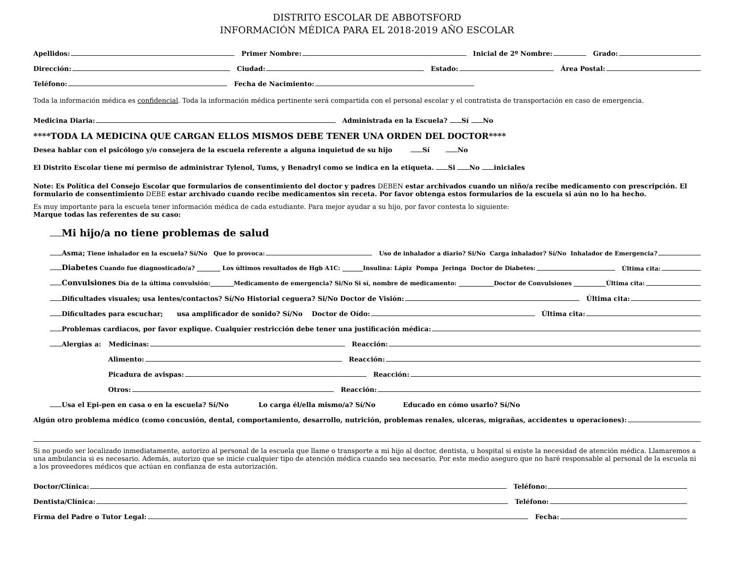DISTRITO ESCOLAR DE ABBOTSFORD
INFORMACIÓN MÉDICA PARA EL 2018-2019 AÑO ESCOLAR
Apellidos:
Primer Nombre:
Inicial de 2º Nombre:
Grado:
Dirección:
Ciudad:
Estado:
Área Postal:
Teléfono:
Fecha de Nacimiento:
Toda la información médica es confidencial. Toda la información médica pertinente será compartida con el personal escolar y el contratista de transportación en caso de emergencia.
Medicina Diaria:
Administrada en la Escuela? Sí No
****TODA LA MEDICINA QUE CARGAN ELLOS MISMOS DEBE TENER UNA ORDEN DEL DOCTOR****
Desea hablar con el psicólogo y/o consejera de la escuela referente a alguna inquietud de su hijo Sí No
El Distrito Escolar tiene mí permiso de administrar Tylenol, Tums, y Benadryl como se indica en la etiqueta. Si No iniciales
Note: Es Política del Consejo Escolar que formularios de consentimiento del doctor y padres DEBEN estar archivados cuando un niño/a recibe medicamento con prescripción. El formulario de consentimiento DEBE estar archivado cuando recibe medicamentos sin receta. Por favor obtenga estos formularios de la escuela si aún no lo ha hecho.
Es muy importante para la escuela tener información médica de cada estudiante. Para mejor ayudar a su hijo, por favor contesta lo siguiente:
Marque todas las referentes de su caso:
Mi hijo/a no tiene problemas de salud
Asma; Tiene inhalador en la escuela? Sí/No Que lo provoca:
Uso de inhalador a diario? Si/No Carga inhalador? Sí/No Inhalador de Emergencia?
Diabetes Cuando fue diagnosticado/a? ________ Los últimos resultados de Hgb A1C: _______Insulina: Lápiz Pompa Jeringa Doctor de Diabetes:
Última cita:
Convulsiones Día de la última convulsión:________Medicamento de emergencia? Si/No Si sí, nombre de medicamento: ____________Doctor de Convulsiones ___________Última cita:
Dificultades visuales; usa lentes/contactos? Sí/No Historial ceguera? Si/No Doctor de Visión:
Última cita:
Dificultades para escuchar; usa amplificador de sonido? Sí/No Doctor de Oído:
Última cita:
Problemas cardiacos, por favor explique. Cualquier restricción debe tener una justificación médica:
Alergias a: Medicinas:
Reacción:
Alimento:
Reacción:
Picadura de avispas:
Reacción:
Otros:
Reacción:
Usa el Epi-pen en casa o en la escuela? Sí/No Lo carga él/ella mismo/a? Sí/No Educado en cómo usarlo? Sí/No
Algún otro problema médico (como concusión, dental, comportamiento, desarrollo, nutrición, problemas renales, ulceras, migrañas, accidentes u operaciones):
Si no puedo ser localizado inmediatamente, autorizo al personal de la escuela que llame o transporte a mi hijo al doctor, dentista, u hospital si existe la necesidad de atención médica. Llamaremos a una ambulancia si es necesario. Además, autorizo que se inicie cualquier tipo de atención médica cuando sea necesario. Por este medio aseguro que no haré responsable al personal de la escuela ni a los proveedores médicos que actúan en confianza de esta autorización.
Doctor/Clínica:
Teléfono:
Dentista/Clínica:
Teléfono:
Firma del Padre o Tutor Legal:
Fecha: